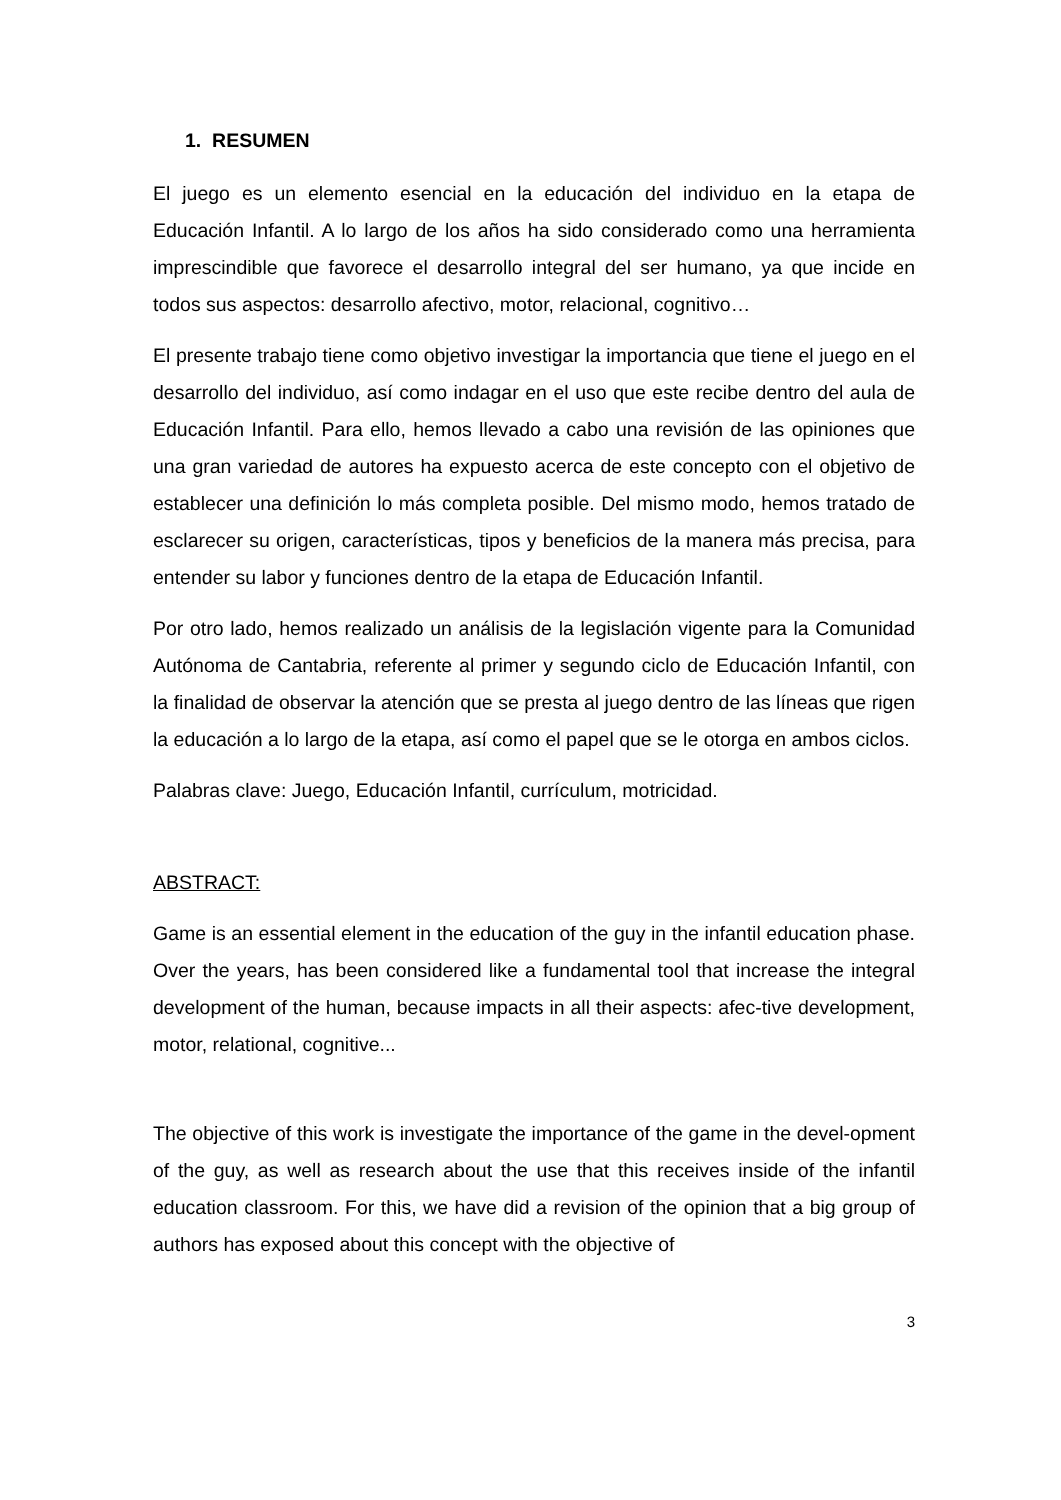1. RESUMEN
El juego es un elemento esencial en la educación del individuo en la etapa de Educación Infantil. A lo largo de los años ha sido considerado como una herramienta imprescindible que favorece el desarrollo integral del ser humano, ya que incide en todos sus aspectos: desarrollo afectivo, motor, relacional, cognitivo…
El presente trabajo tiene como objetivo investigar la importancia que tiene el juego en el desarrollo del individuo, así como indagar en el uso que este recibe dentro del aula de Educación Infantil. Para ello, hemos llevado a cabo una revisión de las opiniones que una gran variedad de autores ha expuesto acerca de este concepto con el objetivo de establecer una definición lo más completa posible. Del mismo modo, hemos tratado de esclarecer su origen, características, tipos y beneficios de la manera más precisa, para entender su labor y funciones dentro de la etapa de Educación Infantil.
Por otro lado, hemos realizado un análisis de la legislación vigente para la Comunidad Autónoma de Cantabria, referente al primer y segundo ciclo de Educación Infantil, con la finalidad de observar la atención que se presta al juego dentro de las líneas que rigen la educación a lo largo de la etapa, así como el papel que se le otorga en ambos ciclos.
Palabras clave: Juego, Educación Infantil, currículum, motricidad.
ABSTRACT:
Game is an essential element in the education of the guy in the infantil education phase. Over the years, has been considered like a fundamental tool that increase the integral development of the human, because impacts in all their aspects: afec-tive development, motor, relational, cognitive...
The objective of this work is investigate the importance of the game in the devel-opment of the guy, as well as research about the use that this receives inside of the infantil education classroom. For this, we have did a revision of the opinion that a big group of authors has exposed about this concept with the objective of
3